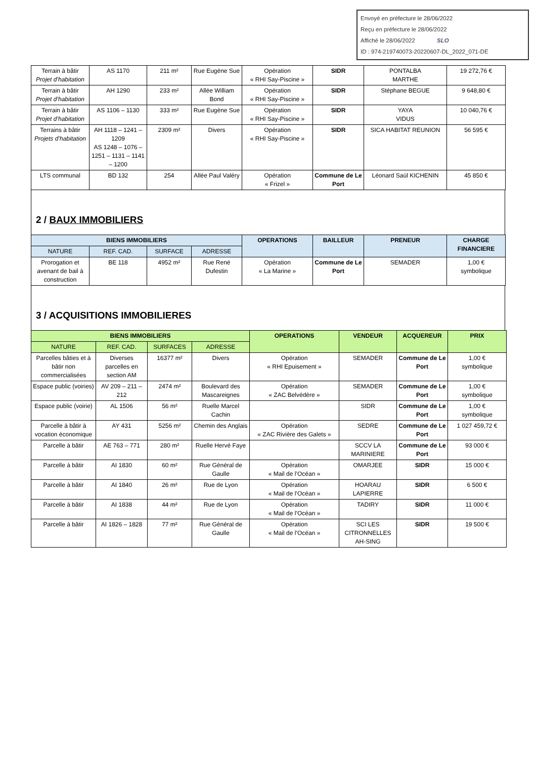Envoyé en préfecture le 28/06/2022
Reçu en préfecture le 28/06/2022
Affiché le 28/06/2022 SLO
ID : 974-219740073-20220607-DL_2022_071-DE
| Terrain à bâtir Projet d’habitation | AS 1170 | 211 m² | Rue Eugène Sue | Opération « RHI Say-Piscine » | SIDR | PONTALBA MARTHE | 19 272,76 € |
| Terrain à bâtir Projet d’habitation | AH 1290 | 233 m² | Allée William Bond | Opération « RHI Say-Piscine » | SIDR | Stéphane BEGUE | 9 648,80 € |
| Terrain à bâtir Projet d’habitation | AS 1106 – 1130 | 333 m² | Rue Eugène Sue | Opération « RHI Say-Piscine » | SIDR | YAYA VIDUS | 10 040,76 € |
| Terrains à bâtir Projets d’habitation | AH 1118 – 1241 – 1209 AS 1248 – 1076 – 1251 – 1131 – 1141 – 1200 | 2309 m² | Divers | Opération « RHI Say-Piscine » | SIDR | SICA HABITAT REUNION | 56 595 € |
| LTS communal | BD 132 | 254 | Allée Paul Valéry | Opération « Frizel » | Commune de Le Port | Léonard Saül KICHENIN | 45 850 € |
2 / BAUX IMMOBILIERS
| BIENS IMMOBILIERS | | | | OPERATIONS | BAILLEUR | PRENEUR | CHARGE FINANCIERE |
| --- | --- | --- | --- | --- | --- | --- | --- |
| NATURE | REF. CAD. | SURFACE | ADRESSE | | | | |
| Prorogation et avenant de bail à construction | BE 118 | 4952 m² | Rue René Dufestin | Opération « La Marine » | Commune de Le Port | SEMADER | 1,00 € symbolique |
3 / ACQUISITIONS IMMOBILIERES
| BIENS IMMOBILIERS | | | | OPERATIONS | VENDEUR | ACQUEREUR | PRIX |
| --- | --- | --- | --- | --- | --- | --- | --- |
| NATURE | REF. CAD. | SURFACES | ADRESSE | | | | |
| Parcelles bâties et à bâtir non commercialisées | Diverses parcelles en section AM | 16377 m² | Divers | Opération « RHI Epuisement » | SEMADER | Commune de Le Port | 1,00 € symbolique |
| Espace public (voiries) | AV 209 – 211 – 212 | 2474 m² | Boulevard des Mascareignes | Opération « ZAC Belvédère » | SEMADER | Commune de Le Port | 1,00 € symbolique |
| Espace public (voirie) | AL 1506 | 56 m² | Ruelle Marcel Cachin | | SIDR | Commune de Le Port | 1,00 € symbolique |
| Parcelle à bâtir à vocation économique | AY 431 | 5256 m² | Chemin des Anglais | Opération « ZAC Rivière des Galets » | SEDRE | Commune de Le Port | 1 027 459,72 € |
| Parcelle à bâtir | AE 763 – 771 | 280 m² | Ruelle Hervé Faye | | SCCV LA MARINIERE | Commune de Le Port | 93 000 € |
| Parcelle à bâtir | AI 1830 | 60 m² | Rue Général de Gaulle | Opération « Mail de l’Océan » | OMARJEE | SIDR | 15 000 € |
| Parcelle à bâtir | AI 1840 | 26 m² | Rue de Lyon | Opération « Mail de l’Océan » | HOARAU LAPIERRE | SIDR | 6 500 € |
| Parcelle à bâtir | AI 1838 | 44 m² | Rue de Lyon | Opération « Mail de l’Océan » | TADIRY | SIDR | 11 000 € |
| Parcelle à bâtir | AI 1826 – 1828 | 77 m² | Rue Général de Gaulle | Opération « Mail de l’Océan » | SCI LES CITRONNELLES AH-SING | SIDR | 19 500 € |